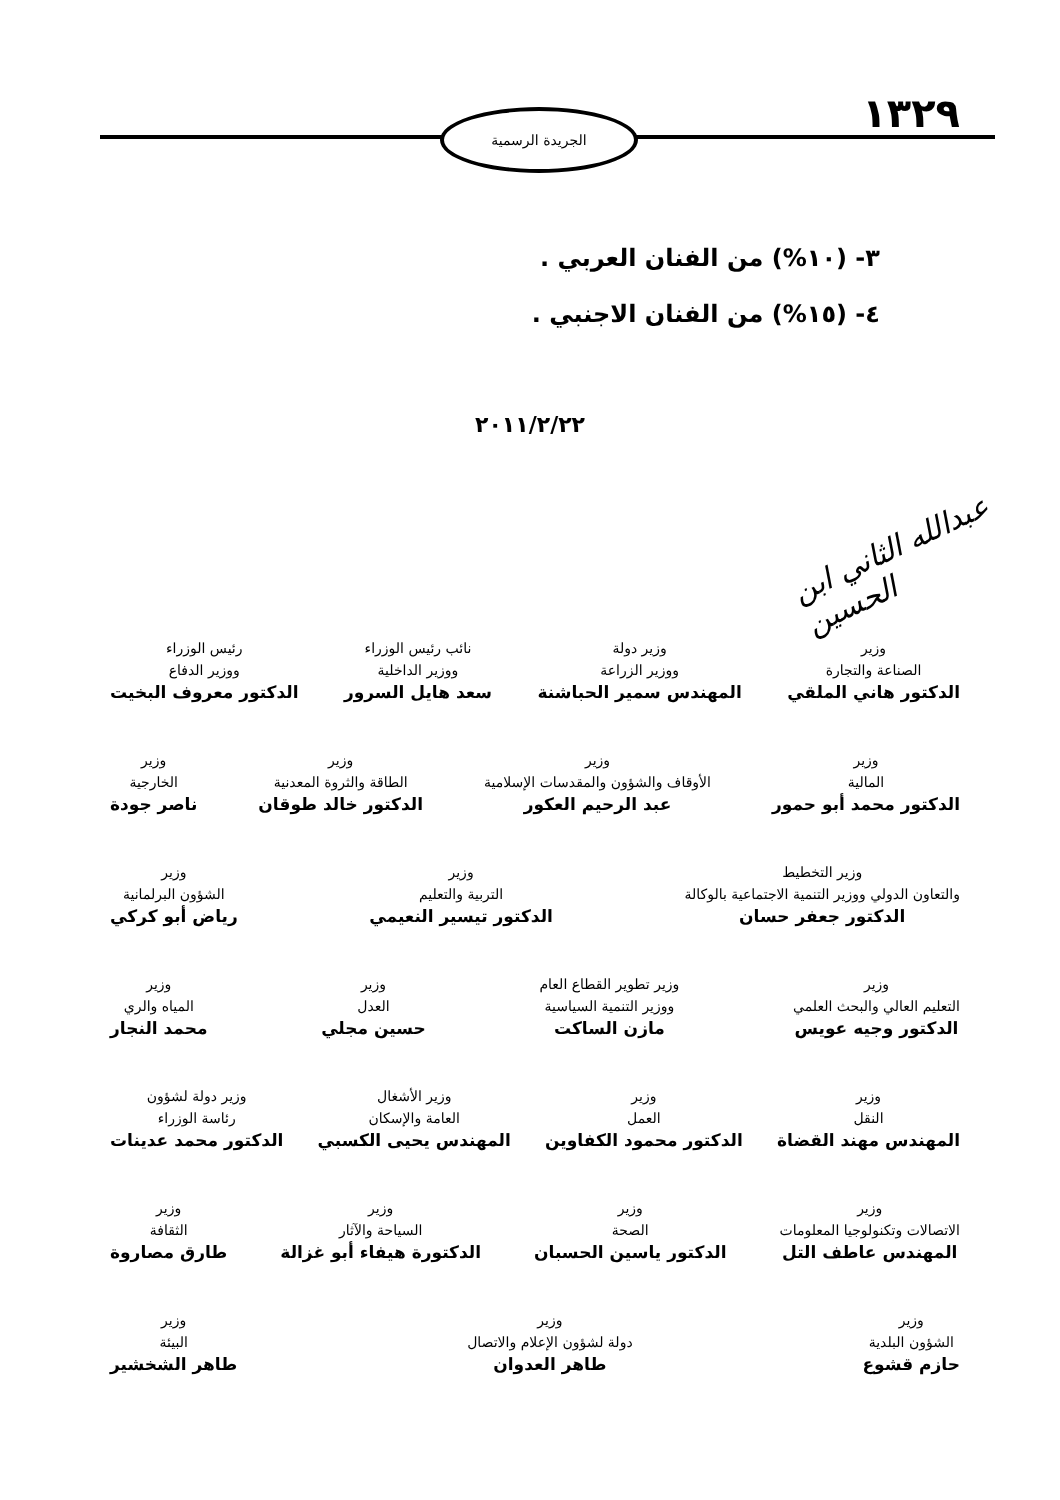١٣٢٩ الجريدة الرسمية
٣- (١٠%) من الفنان العربي .
٤- (١٥%) من الفنان الاجنبي .
٢٠١١/٢/٢٢
عبدالله الثاني ابن الحسين
وزير
الصناعة والتجارة
الدكتور هاني الملقي
وزير دولة
ووزير الزراعة
المهندس سمير الحباشنة
نائب رئيس الوزراء
ووزير الداخلية
سعد هايل السرور
رئيس الوزراء
ووزير الدفاع
الدكتور معروف البخيت
وزير
المالية
الدكتور محمد أبو حمور
وزير
الأوقاف والشؤون والمقدسات الإسلامية
عبد الرحيم العكور
وزير
الطاقة والثروة المعدنية
الدكتور خالد طوقان
وزير
الخارجية
ناصر جودة
وزير التخطيط
والتعاون الدولي ووزير التنمية الاجتماعية بالوكالة
الدكتور جعفر حسان
وزير
التربية والتعليم
الدكتور تيسير النعيمي
وزير
الشؤون البرلمانية
رياض أبو كركي
وزير
التعليم العالي والبحث العلمي
الدكتور وجيه عويس
وزير تطوير القطاع العام
ووزير التنمية السياسية
مازن الساكت
وزير
العدل
حسين مجلي
وزير
المياه والري
محمد النجار
وزير
النقل
المهندس مهند القضاة
وزير
العمل
الدكتور محمود الكفاوين
وزير الأشغال
العامة والإسكان
المهندس يحيى الكسبي
وزير دولة لشؤون
رئاسة الوزراء
الدكتور محمد عدينات
وزير
الاتصالات وتكنولوجيا المعلومات
المهندس عاطف التل
وزير
الصحة
الدكتور ياسين الحسبان
وزير
السياحة والآثار
الدكتورة هيفاء أبو غزالة
وزير
الثقافة
طارق مصاروة
وزير
الشؤون البلدية
حازم قشوع
وزير
دولة لشؤون الإعلام والاتصال
طاهر العدوان
وزير
البيئة
طاهر الشخشير